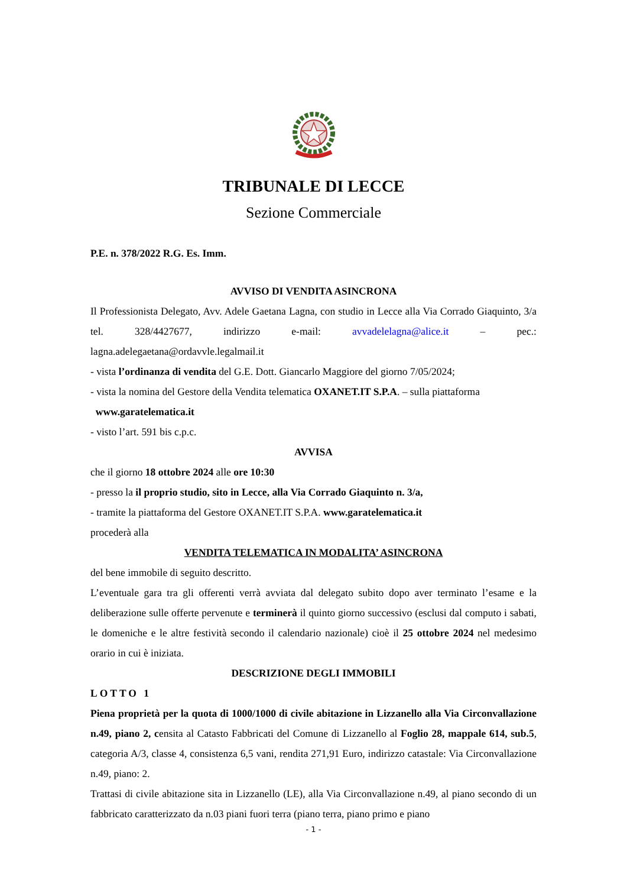TRIBUNALE DI LECCE
Sezione Commerciale
P.E. n. 378/2022 R.G. Es. Imm.
AVVISO DI VENDITA ASINCRONA
Il Professionista Delegato, Avv. Adele Gaetana Lagna, con studio in Lecce alla Via Corrado Giaquinto, 3/a tel. 328/4427677, indirizzo e-mail: avvadelelagna@alice.it – pec.: lagna.adelegaetana@ordavvle.legalmail.it
- vista l’ordinanza di vendita del G.E. Dott. Giancarlo Maggiore del giorno 7/05/2024;
- vista la nomina del Gestore della Vendita telematica OXANET.IT S.P.A. – sulla piattaforma
www.garatelematica.it
- visto l’art. 591 bis c.p.c.
AVVISA
che il giorno 18 ottobre 2024 alle ore 10:30
- presso la il proprio studio, sito in Lecce, alla Via Corrado Giaquinto n. 3/a,
- tramite la piattaforma del Gestore OXANET.IT S.P.A. www.garatelematica.it
procederà alla
VENDITA TELEMATICA IN MODALITA’ ASINCRONA
del bene immobile di seguito descritto.
L’eventuale gara tra gli offerenti verrà avviata dal delegato subito dopo aver terminato l’esame e la deliberazione sulle offerte pervenute e terminerà il quinto giorno successivo (esclusi dal computo i sabati, le domeniche e le altre festività secondo il calendario nazionale) cioè il 25 ottobre 2024 nel medesimo orario in cui è iniziata.
DESCRIZIONE DEGLI IMMOBILI
LOTTO 1
Piena proprietà per la quota di 1000/1000 di civile abitazione in Lizzanello alla Via Circonvallazione n.49, piano 2, censita al Catasto Fabbricati del Comune di Lizzanello al Foglio 28, mappale 614, sub.5, categoria A/3, classe 4, consistenza 6,5 vani, rendita 271,91 Euro, indirizzo catastale: Via Circonvallazione n.49, piano: 2.
Trattasi di civile abitazione sita in Lizzanello (LE), alla Via Circonvallazione n.49, al piano secondo di un fabbricato caratterizzato da n.03 piani fuori terra (piano terra, piano primo e piano
- 1 -